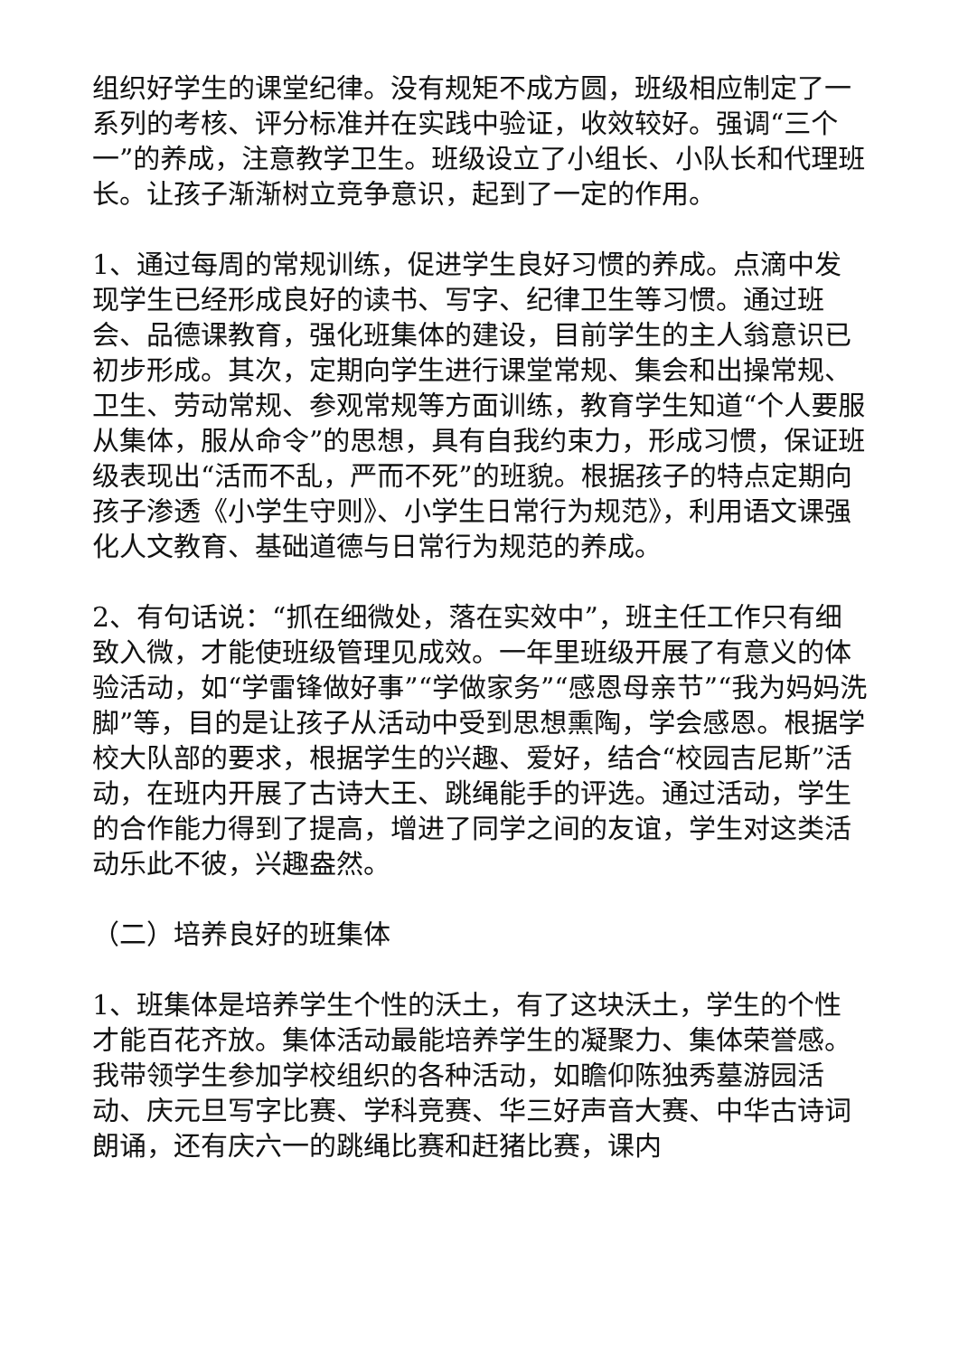组织好学生的课堂纪律。没有规矩不成方圆，班级相应制定了一系列的考核、评分标准并在实践中验证，收效较好。强调“三个一”的养成，注意教学卫生。班级设立了小组长、小队长和代理班长。让孩子渐渐树立竞争意识，起到了一定的作用。
1、通过每周的常规训练，促进学生良好习惯的养成。点滴中发现学生已经形成良好的读书、写字、纪律卫生等习惯。通过班会、品德课教育，强化班集体的建设，目前学生的主人翁意识已初步形成。其次，定期向学生进行课堂常规、集会和出操常规、卫生、劳动常规、参观常规等方面训练，教育学生知道“个人要服从集体，服从命令”的思想，具有自我约束力，形成习惯，保证班级表现出“活而不乱，严而不死”的班貌。根据孩子的特点定期向孩子渗透《小学生守则》、小学生日常行为规范》，利用语文课强化人文教育、基础道德与日常行为规范的养成。
2、有句话说：“抓在细微处，落在实效中”，班主任工作只有细致入微，才能使班级管理见成效。一年里班级开展了有意义的体验活动，如“学雷锋做好事”“学做家务”“感恩母亲节”“我为妈妈洗脚”等，目的是让孩子从活动中受到思想熏陶，学会感恩。根据学校大队部的要求，根据学生的兴趣、爱好，结合“校园吉尼斯”活动，在班内开展了古诗大王、跳绳能手的评选。通过活动，学生的合作能力得到了提高，增进了同学之间的友谊，学生对这类活动乐此不彼，兴趣盎然。
（二）培养良好的班集体
1、班集体是培养学生个性的沃土，有了这块沃土，学生的个性才能百花齐放。集体活动最能培养学生的凝聚力、集体荣誉感。我带领学生参加学校组织的各种活动，如瞻仰陈独秀墓游园活动、庆元旦写字比赛、学科竞赛、华三好声音大赛、中华古诗词朗诵，还有庆六一的跳绳比赛和赶猪比赛，课内